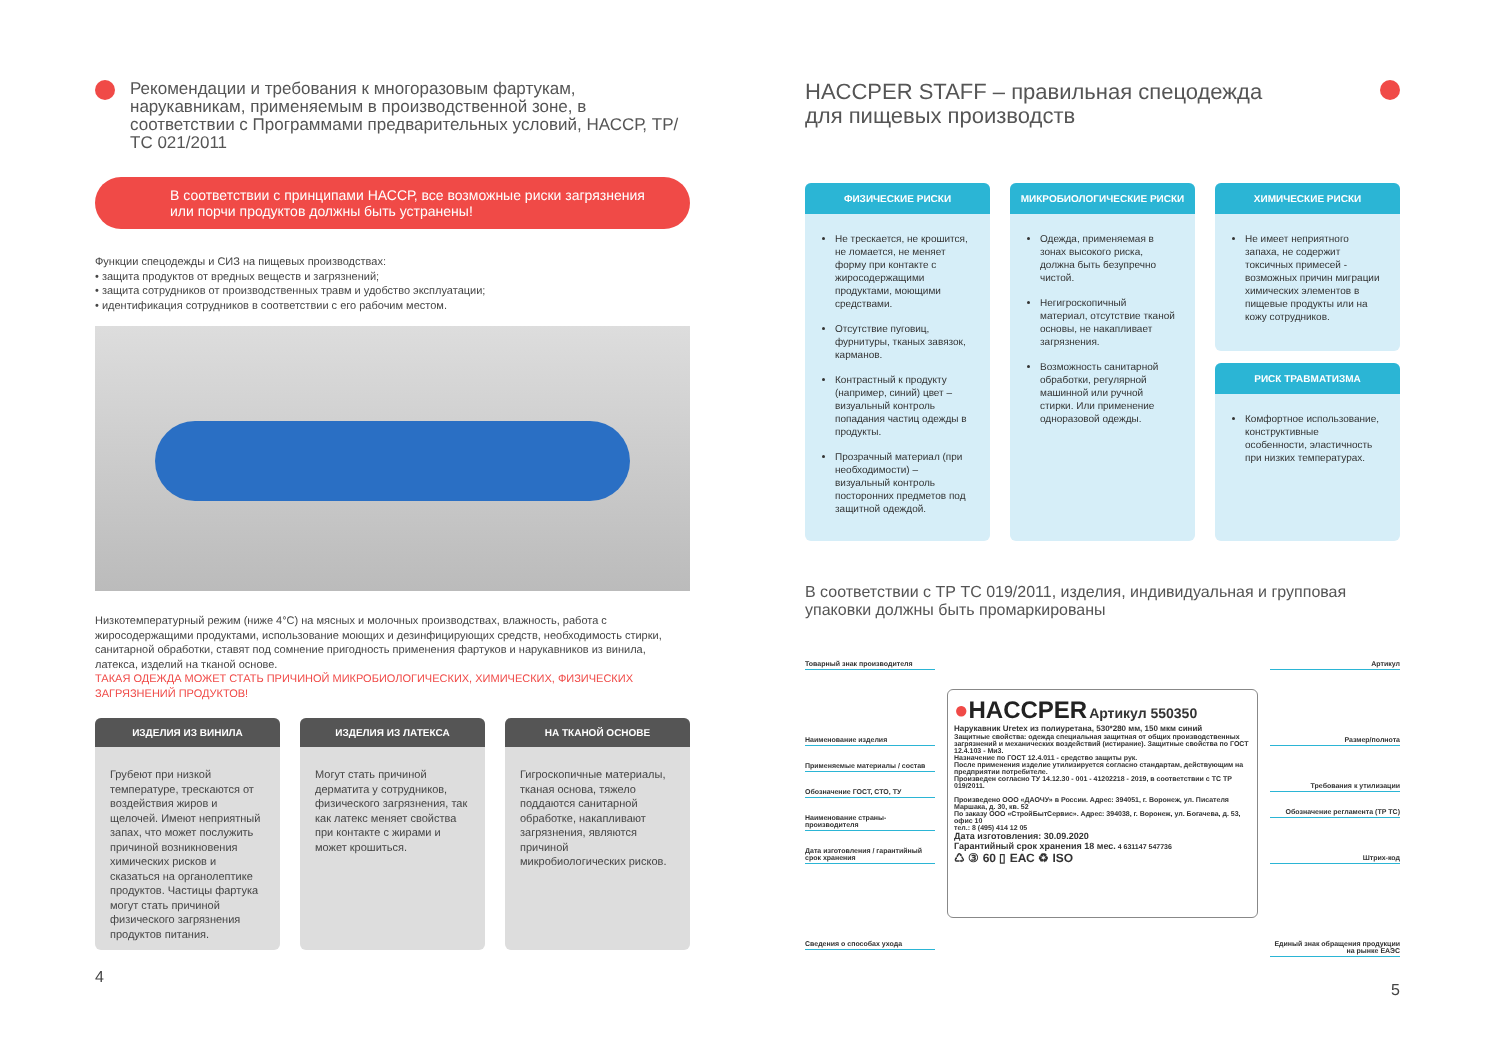Рекомендации и требования к многоразовым фартукам, нарукавникам, применяемым в производственной зоне, в соответствии с Программами предварительных условий, НАССР, ТР/ТС 021/2011
В соответствии с принципами НАССР, все возможные риски загрязнения или порчи продуктов должны быть устранены!
Функции спецодежды и СИЗ на пищевых производствах:
• защита продуктов от вредных веществ и загрязнений;
• защита сотрудников от производственных травм и удобство эксплуатации;
• идентификация сотрудников в соответствии с его рабочим местом.
Низкотемпературный режим (ниже 4°С) на мясных и молочных производствах, влажность, работа с жиросодержащими продуктами, использование моющих и дезинфицирующих средств, необходимость стирки, санитарной обработки, ставят под сомнение пригодность применения фартуков и нарукавников из винила, латекса, изделий на тканой основе.
ТАКАЯ ОДЕЖДА МОЖЕТ СТАТЬ ПРИЧИНОЙ МИКРОБИОЛОГИЧЕСКИХ, ХИМИЧЕСКИХ, ФИЗИЧЕСКИХ ЗАГРЯЗНЕНИЙ ПРОДУКТОВ!
ИЗДЕЛИЯ ИЗ ВИНИЛА
Грубеют при низкой температуре, трескаются от воздействия жиров и щелочей. Имеют неприятный запах, что может послужить причиной возникновения химических рисков и сказаться на органолептике продуктов. Частицы фартука могут стать причиной физического загрязнения продуктов питания.
ИЗДЕЛИЯ ИЗ ЛАТЕКСА
Могут стать причиной дерматита у сотрудников, физического загрязнения, так как латекс меняет свойства при контакте с жирами и может крошиться.
НА ТКАНОЙ ОСНОВЕ
Гигроскопичные материалы, тканая основа, тяжело поддаются санитарной обработке, накапливают загрязнения, являются причиной микробиологических рисков.
4
HACCPER STAFF – правильная спецодежда
для пищевых производств
ФИЗИЧЕСКИЕ РИСКИ
Не трескается, не крошится, не ломается, не меняет форму при контакте с жиросодержащими продуктами, моющими средствами.
Отсутствие пуговиц, фурнитуры, тканых завязок, карманов.
Контрастный к продукту (например, синий) цвет – визуальный контроль попадания частиц одежды в продукты.
Прозрачный материал (при необходимости) – визуальный контроль посторонних предметов под защитной одеждой.
МИКРОБИОЛОГИЧЕСКИЕ РИСКИ
Одежда, применяемая в зонах высокого риска, должна быть безупречно чистой.
Негигроскопичный материал, отсутствие тканой основы, не накапливает загрязнения.
Возможность санитарной обработки, регулярной машинной или ручной стирки. Или применение одноразовой одежды.
ХИМИЧЕСКИЕ РИСКИ
Не имеет неприятного запаха, не содержит токсичных примесей - возможных причин миграции химических элементов в пищевые продукты или на кожу сотрудников.
РИСК ТРАВМАТИЗМА
Комфортное использование, конструктивные особенности, эластичность при низких температурах.
В соответствии с ТР ТС 019/2011, изделия, индивидуальная и групповая упаковки должны быть промаркированы
Товарный знак производителя
Наименование изделия
Применяемые материалы / состав
Обозначение ГОСТ, СТО, ТУ
Наименование страны-производителя
Дата изготовления / гарантийный срок хранения
Сведения о способах ухода
●HACCPER Артикул 550350
Нарукавник Uretex из полиуретана, 530*280 мм, 150 мкм синий
Защитные свойства: одежда специальная защитная от общих производственных загрязнений и механических воздействий (истирание). Защитные свойства по ГОСТ 12.4.103 - Ми3.
Назначение по ГОСТ 12.4.011 - средство защиты рук.
После применения изделие утилизируется согласно стандартам, действующим на предприятии потребителе.
Произведен согласно ТУ 14.12.30 - 001 - 41202218 - 2019, в соответствии с ТС ТР 019/2011.
Произведено ООО «ДАОЧУ» в России. Адрес: 394051, г. Воронеж, ул. Писателя Маршака, д. 30, кв. 52
По заказу ООО «СтройБытСервис». Адрес: 394038, г. Воронеж, ул. Богачева, д. 53, офис 10
тел.: 8 (495) 414 12 05
Дата изготовления: 30.09.2020
Гарантийный срок хранения 18 мес. 4 631147 547736
♺ ③ 60 ▯ ЕАС ♻ ISO
Артикул
Размер/полнота
Требования к утилизации
Обозначение регламента (ТР ТС)
Штрих-код
Единый знак обращения продукции на рынке ЕАЭС
5